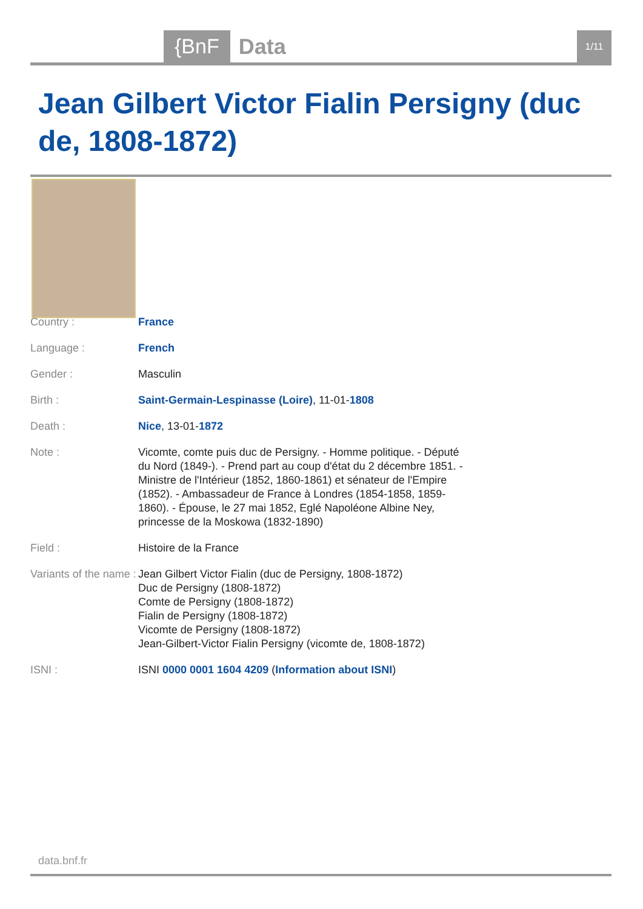{BnF Data 1/11
Jean Gilbert Victor Fialin Persigny (duc de, 1808-1872)
| Country : | France |
| Language : | French |
| Gender : | Masculin |
| Birth : | Saint-Germain-Lespinasse (Loire) , 11-01- 1808 |
| Death : | Nice , 13-01- 1872 |
| Note : | Vicomte, comte puis duc de Persigny. - Homme politique. - Député du Nord (1849-). - Prend part au coup d'état du 2 décembre 1851. - Ministre de l'Intérieur (1852, 1860-1861) et sénateur de l'Empire (1852). - Ambassadeur de France à Londres (1854-1858, 1859-1860). - Épouse, le 27 mai 1852, Eglé Napoléone Albine Ney, princesse de la Moskowa (1832-1890) |
| Field : | Histoire de la France |
| Variants of the name : | Jean Gilbert Victor Fialin (duc de Persigny, 1808-1872) Duc de Persigny (1808-1872) Comte de Persigny (1808-1872) Fialin de Persigny (1808-1872) Vicomte de Persigny (1808-1872) Jean-Gilbert-Victor Fialin Persigny (vicomte de, 1808-1872) |
| ISNI : | ISNI 0000 0001 1604 4209 ( Information about ISNI ) |
data.bnf.fr